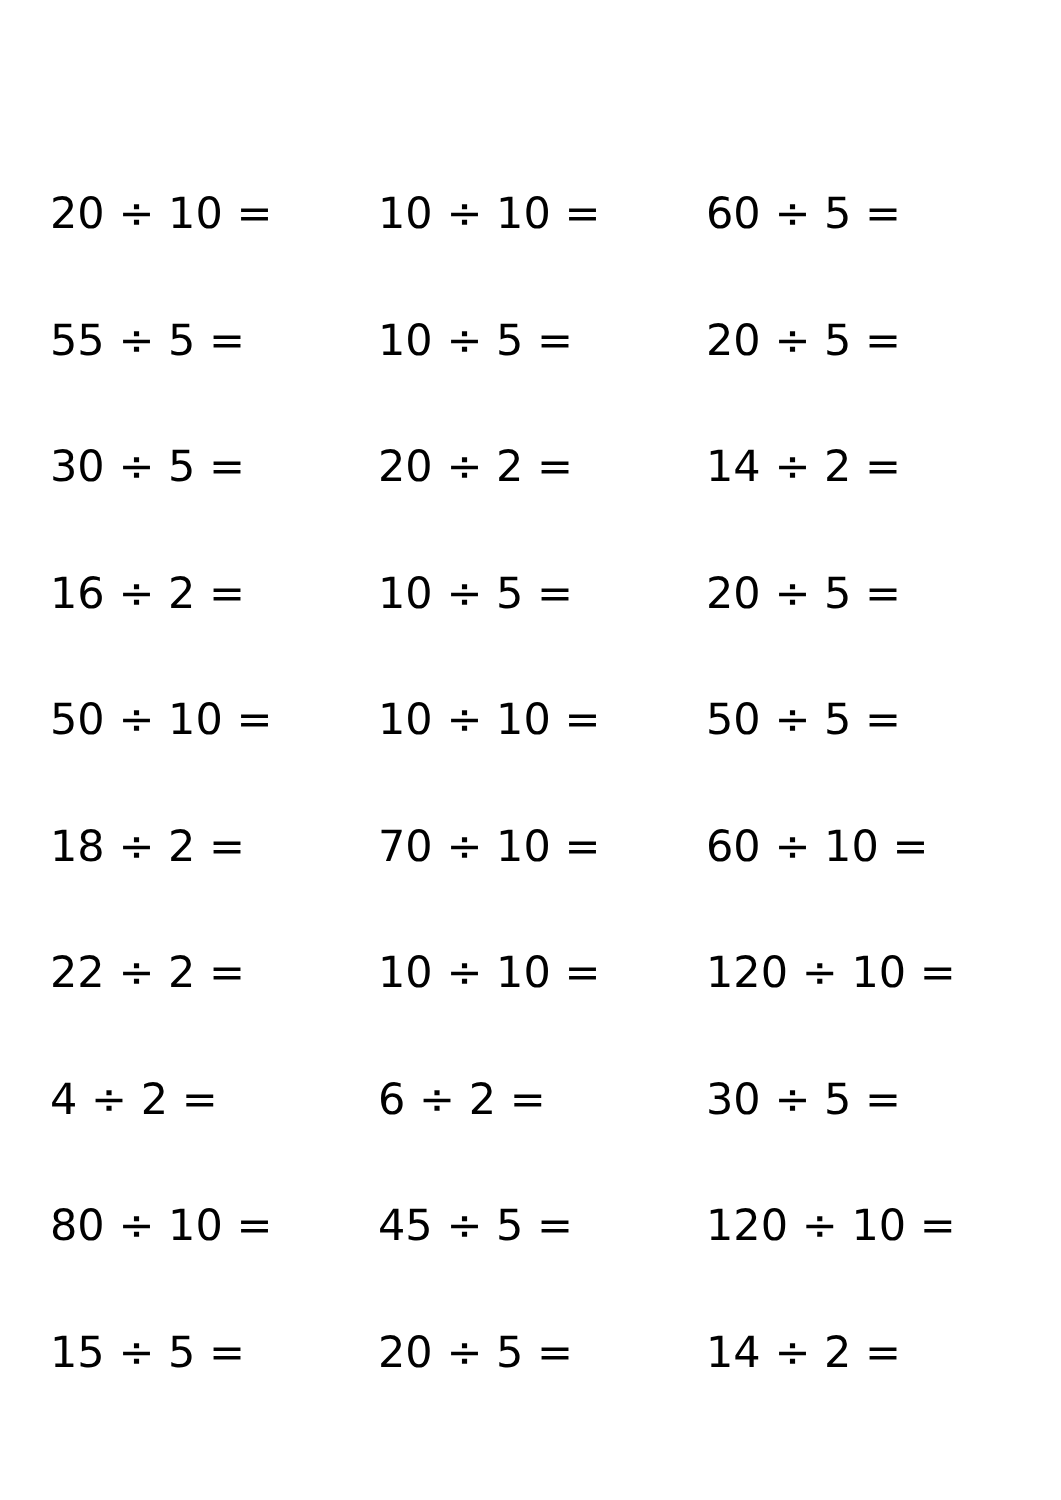| 20 ÷ 10 = | 10 ÷ 10 = | 60 ÷ 5 = |
| 55 ÷ 5 = | 10 ÷ 5 = | 20 ÷ 5 = |
| 30 ÷ 5 = | 20 ÷ 2 = | 14 ÷ 2 = |
| 16 ÷ 2 = | 10 ÷ 5 = | 20 ÷ 5 = |
| 50 ÷ 10 = | 10 ÷ 10 = | 50 ÷ 5 = |
| 18 ÷ 2 = | 70 ÷ 10 = | 60 ÷ 10 = |
| 22 ÷ 2 = | 10 ÷ 10 = | 120 ÷ 10 = |
| 4 ÷ 2 = | 6 ÷ 2 = | 30 ÷ 5 = |
| 80 ÷ 10 = | 45 ÷ 5 = | 120 ÷ 10 = |
| 15 ÷ 5 = | 20 ÷ 5 = | 14 ÷ 2 = |